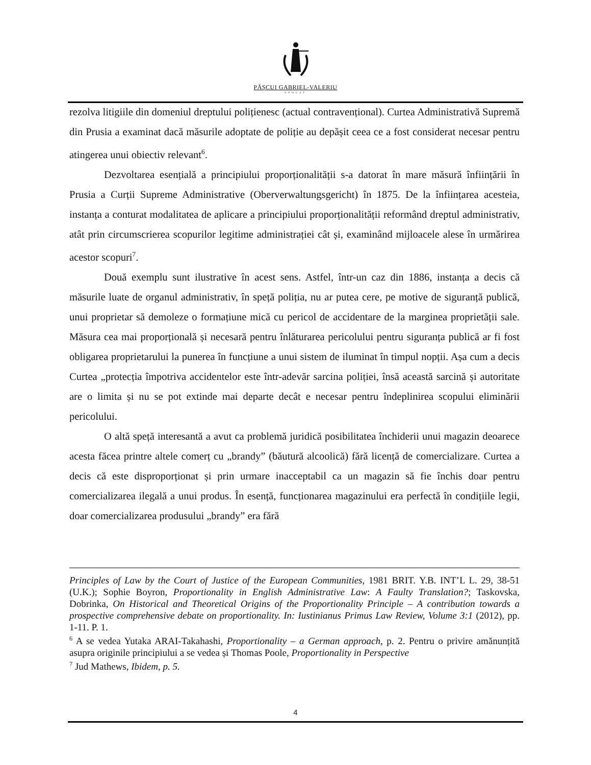PĂȘCUI GABRIEL-VALERIU
AVOCAT
rezolva litigiile din domeniul dreptului polițienesc (actual contravențional). Curtea Administrativă Supremă din Prusia a examinat dacă măsurile adoptate de poliție au depășit ceea ce a fost considerat necesar pentru atingerea unui obiectiv relevant<sup>6</sup>.
Dezvoltarea esențială a principiului proporționalității s-a datorat în mare măsură înființării în Prusia a Curții Supreme Administrative (Oberverwaltungsgericht) în 1875. De la înființarea acesteia, instanța a conturat modalitatea de aplicare a principiului proporționalității reformând dreptul administrativ, atât prin circumscrierea scopurilor legitime administrației cât și, examinând mijloacele alese în urmărirea acestor scopuri<sup>7</sup>.
Două exemplu sunt ilustrative în acest sens. Astfel, într-un caz din 1886, instanța a decis că măsurile luate de organul administrativ, în speță poliția, nu ar putea cere, pe motive de siguranță publică, unui proprietar să demoleze o formațiune mică cu pericol de accidentare de la marginea proprietății sale. Măsura cea mai proporțională și necesară pentru înlăturarea pericolului pentru siguranța publică ar fi fost obligarea proprietarului la punerea în funcțiune a unui sistem de iluminat în timpul nopții. Așa cum a decis Curtea „protecția împotriva accidentelor este într-adevăr sarcina poliției, însă această sarcină și autoritate are o limita și nu se pot extinde mai departe decât e necesar pentru îndeplinirea scopului eliminării pericolului.
O altă speță interesantă a avut ca problemă juridică posibilitatea închiderii unui magazin deoarece acesta făcea printre altele comerț cu „brandy” (băutură alcoolică) fără licență de comercializare. Curtea a decis că este disproporționat și prin urmare inacceptabil ca un magazin să fie închis doar pentru comercializarea ilegală a unui produs. În esență, funcționarea magazinului era perfectă în condițiile legii, doar comercializarea produsului „brandy” era fără
Principles of Law by the Court of Justice of the European Communities, 1981 BRIT. Y.B. INT’L L. 29, 38-51 (U.K.); Sophie Boyron, Proportionality in English Administrative Law: A Faulty Translation?; Taskovska, Dobrinka, On Historical and Theoretical Origins of the Proportionality Principle – A contribution towards a prospective comprehensive debate on proportionality. In: Iustinianus Primus Law Review, Volume 3:1 (2012), pp. 1-11. P. 1.
<sup>6</sup> A se vedea Yutaka ARAI-Takahashi, Proportionality – a German approach, p. 2. Pentru o privire amănunțită asupra originile principiului a se vedea și Thomas Poole, Proportionality in Perspective
<sup>7</sup> Jud Mathews, Ibidem, p. 5.
4